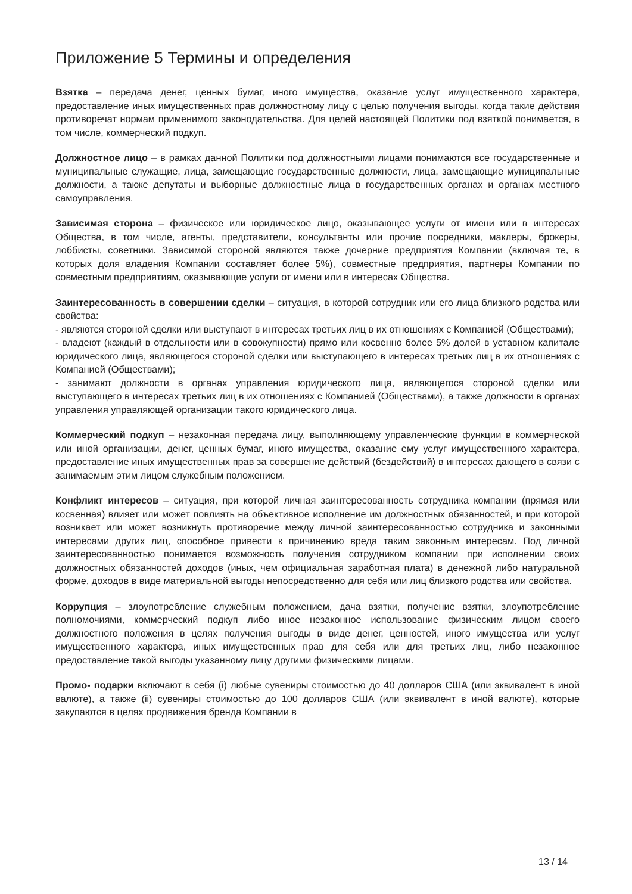Приложение 5 Термины и определения
Взятка – передача денег, ценных бумаг, иного имущества, оказание услуг имущественного характера, предоставление иных имущественных прав должностному лицу с целью получения выгоды, когда такие действия противоречат нормам применимого законодательства. Для целей настоящей Политики под взяткой понимается, в том числе, коммерческий подкуп.
Должностное лицо – в рамках данной Политики под должностными лицами понимаются все государственные и муниципальные служащие, лица, замещающие государственные должности, лица, замещающие муниципальные должности, а также депутаты и выборные должностные лица в государственных органах и органах местного самоуправления.
Зависимая сторона – физическое или юридическое лицо, оказывающее услуги от имени или в интересах Общества, в том числе, агенты, представители, консультанты или прочие посредники, маклеры, брокеры, лоббисты, советники. Зависимой стороной являются также дочерние предприятия Компании (включая те, в которых доля владения Компании составляет более 5%), совместные предприятия, партнеры Компании по совместным предприятиям, оказывающие услуги от имени или в интересах Общества.
Заинтересованность в совершении сделки – ситуация, в которой сотрудник или его лица близкого родства или свойства:
- являются стороной сделки или выступают в интересах третьих лиц в их отношениях с Компанией (Обществами);
- владеют (каждый в отдельности или в совокупности) прямо или косвенно более 5% долей в уставном капитале юридического лица, являющегося стороной сделки или выступающего в интересах третьих лиц в их отношениях с Компанией (Обществами);
- занимают должности в органах управления юридического лица, являющегося стороной сделки или выступающего в интересах третьих лиц в их отношениях с Компанией (Обществами), а также должности в органах управления управляющей организации такого юридического лица.
Коммерческий подкуп – незаконная передача лицу, выполняющему управленческие функции в коммерческой или иной организации, денег, ценных бумаг, иного имущества, оказание ему услуг имущественного характера, предоставление иных имущественных прав за совершение действий (бездействий) в интересах дающего в связи с занимаемым этим лицом служебным положением.
Конфликт интересов – ситуация, при которой личная заинтересованность сотрудника компании (прямая или косвенная) влияет или может повлиять на объективное исполнение им должностных обязанностей, и при которой возникает или может возникнуть противоречие между личной заинтересованностью сотрудника и законными интересами других лиц, способное привести к причинению вреда таким законным интересам. Под личной заинтересованностью понимается возможность получения сотрудником компании при исполнении своих должностных обязанностей доходов (иных, чем официальная заработная плата) в денежной либо натуральной форме, доходов в виде материальной выгоды непосредственно для себя или лиц близкого родства или свойства.
Коррупция – злоупотребление служебным положением, дача взятки, получение взятки, злоупотребление полномочиями, коммерческий подкуп либо иное незаконное использование физическим лицом своего должностного положения в целях получения выгоды в виде денег, ценностей, иного имущества или услуг имущественного характера, иных имущественных прав для себя или для третьих лиц, либо незаконное предоставление такой выгоды указанному лицу другими физическими лицами.
Промо- подарки включают в себя (i) любые сувениры стоимостью до 40 долларов США (или эквивалент в иной валюте), а также (ii) сувениры стоимостью до 100 долларов США (или эквивалент в иной валюте), которые закупаются в целях продвижения бренда Компании в
13 / 14